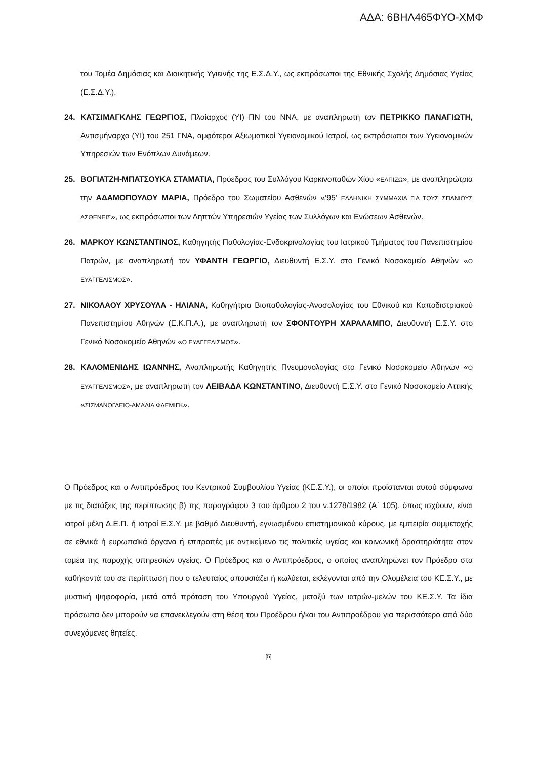ΑΔΑ: 6ΒΗΛ465ΦΥΟ-ΧΜΦ
του Τομέα Δημόσιας και Διοικητικής Υγιεινής της Ε.Σ.Δ.Υ., ως εκπρόσωποι της Εθνικής Σχολής Δημόσιας Υγείας (Ε.Σ.Δ.Υ.).
24. ΚΑΤΣΙΜΑΓΚΛΗΣ ΓΕΩΡΓΙΟΣ, Πλοίαρχος (ΥΙ) ΠΝ του ΝΝΑ, με αναπληρωτή τον ΠΕΤΡΙΚΚΟ ΠΑΝΑΓΙΩΤΗ, Αντισμήναρχο (ΥΙ) του 251 ΓΝΑ, αμφότεροι Αξιωματικοί Υγειονομικού Ιατροί, ως εκπρόσωποι των Υγειονομικών Υπηρεσιών των Ενόπλων Δυνάμεων.
25. ΒΟΓΙΑΤΖΗ-ΜΠΑΤΣΟΥΚΑ ΣΤΑΜΑΤΙΑ, Πρόεδρος του Συλλόγου Καρκινοπαθών Χίου «ΕΛΠΙΖΩ», με αναπληρώτρια την ΑΔΑΜΟΠΟΥΛΟΥ ΜΑΡΙΑ, Πρόεδρο του Σωματείου Ασθενών «‘95’ ΕΛΛΗΝΙΚΗ ΣΥΜΜΑΧΙΑ ΓΙΑ ΤΟΥΣ ΣΠΑΝΙΟΥΣ ΑΣΘΕΝΕΙΣ», ως εκπρόσωποι των Ληπτών Υπηρεσιών Υγείας των Συλλόγων και Ενώσεων Ασθενών.
26. ΜΑΡΚΟΥ ΚΩΝΣΤΑΝΤΙΝΟΣ, Καθηγητής Παθολογίας-Ενδοκρινολογίας του Ιατρικού Τμήματος του Πανεπιστημίου Πατρών, με αναπληρωτή τον ΥΦΑΝΤΗ ΓΕΩΡΓΙΟ, Διευθυντή Ε.Σ.Υ. στο Γενικό Νοσοκομείο Αθηνών «Ο ΕΥΑΓΓΕΛΙΣΜΟΣ».
27. ΝΙΚΟΛΑΟΥ ΧΡΥΣΟΥΛΑ - ΗΛΙΑΝΑ, Καθηγήτρια Βιοπαθολογίας-Ανοσολογίας του Εθνικού και Καποδιστριακού Πανεπιστημίου Αθηνών (Ε.Κ.Π.Α.), με αναπληρωτή τον ΣΦΟΝΤΟΥΡΗ ΧΑΡΑΛΑΜΠΟ, Διευθυντή Ε.Σ.Υ. στο Γενικό Νοσοκομείο Αθηνών «Ο ΕΥΑΓΓΕΛΙΣΜΟΣ».
28. ΚΑΛΟΜΕΝΙΔΗΣ ΙΩΑΝΝΗΣ, Αναπληρωτής Καθηγητής Πνευμονολογίας στο Γενικό Νοσοκομείο Αθηνών «Ο ΕΥΑΓΓΕΛΙΣΜΟΣ», με αναπληρωτή τον ΛΕΙΒΑΔΑ ΚΩΝΣΤΑΝΤΙΝΟ, Διευθυντή Ε.Σ.Υ. στο Γενικό Νοσοκομείο Αττικής «ΣΙΣΜΑΝΟΓΛΕΙΟ-ΑΜΑΛΙΑ ΦΛΕΜΙΓΚ».
Ο Πρόεδρος και ο Αντιπρόεδρος του Κεντρικού Συμβουλίου Υγείας (ΚΕ.Σ.Υ.), οι οποίοι προΐστανται αυτού σύμφωνα με τις διατάξεις της περίπτωσης β) της παραγράφου 3 του άρθρου 2 του ν.1278/1982 (Α΄ 105), όπως ισχύουν, είναι ιατροί μέλη Δ.Ε.Π. ή ιατροί Ε.Σ.Υ. με βαθμό Διευθυντή, εγνωσμένου επιστημονικού κύρους, με εμπειρία συμμετοχής σε εθνικά ή ευρωπαϊκά όργανα ή επιτροπές με αντικείμενο τις πολιτικές υγείας και κοινωνική δραστηριότητα στον τομέα της παροχής υπηρεσιών υγείας. Ο Πρόεδρος και ο Αντιπρόεδρος, ο οποίος αναπληρώνει τον Πρόεδρο στα καθήκοντά του σε περίπτωση που ο τελευταίος απουσιάζει ή κωλύεται, εκλέγονται από την Ολομέλεια του ΚΕ.Σ.Υ., με μυστική ψηφοφορία, μετά από πρόταση του Υπουργού Υγείας, μεταξύ των ιατρών-μελών του ΚΕ.Σ.Υ. Τα ίδια πρόσωπα δεν μπορούν να επανεκλεγούν στη θέση του Προέδρου ή/και του Αντιπροέδρου για περισσότερο από δύο συνεχόμενες θητείες.
[5]